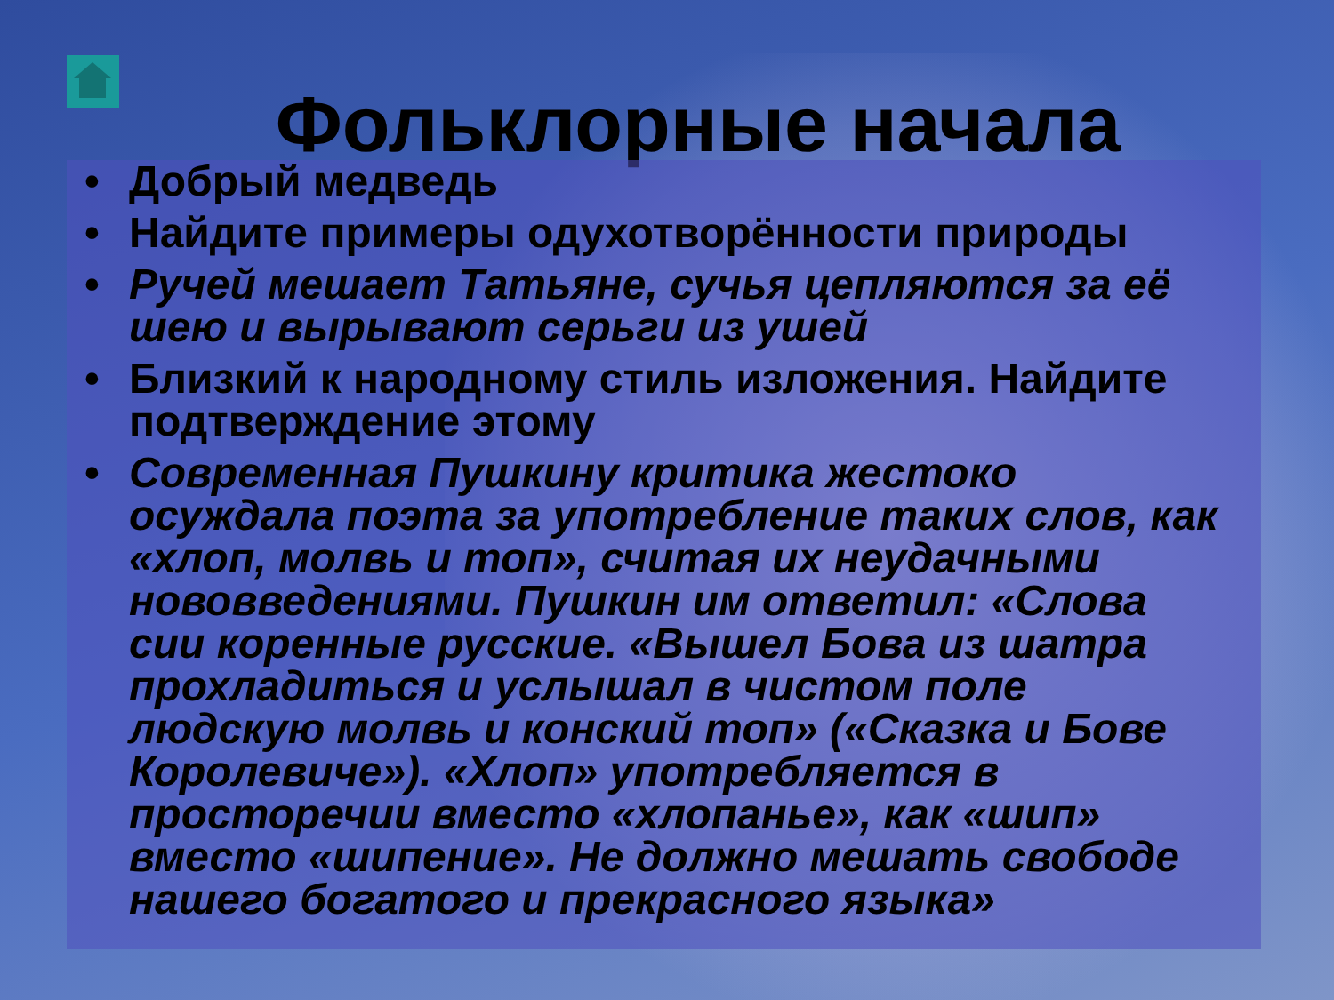Фольклорные начала
• Добрый медведь
• Найдите примеры одухотворённости природы
• Ручей мешает Татьяне, сучья цепляются за её шею и вырывают серьги из ушей
• Близкий к народному стиль изложения. Найдите подтверждение этому
• Современная Пушкину критика жестоко осуждала поэта за употребление таких слов, как «хлоп, молвь и топ», считая их неудачными нововведениями. Пушкин им ответил: «Слова сии коренные русские. «Вышел Бова из шатра прохладиться и услышал в чистом поле людскую молвь и конский топ» («Сказка и Бове Королевиче»). «Хлоп» употребляется в просторечии вместо «хлопанье», как «шип» вместо «шипение». Не должно мешать свободе нашего богатого и прекрасного языка»